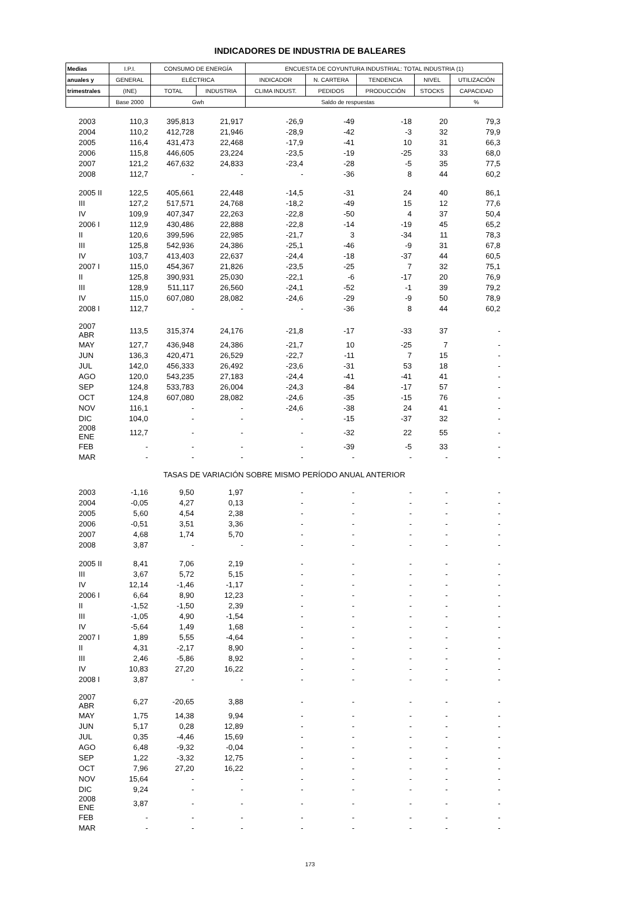INDICADORES DE INDUSTRIA DE BALEARES
| Medias | I.P.I. | CONSUMO DE ENERGÍA | | ENCUESTA DE COYUNTURA INDUSTRIAL: TOTAL INDUSTRIA (1) | | | | |
| --- | --- | --- | --- | --- | --- | --- | --- | --- |
| anuales y | GENERAL | ELÉCTRICA | | INDICADOR | N. CARTERA | TENDENCIA | NIVEL | UTILIZACIÓN |
| trimestrales | (INE) | TOTAL | INDUSTRIA | CLIMA INDUST. | PEDIDOS | PRODUCCIÓN | STOCKS | CAPACIDAD |
| | Base 2000 | Gwh | | Saldo de respuestas | | | | % |
| 2003 | 110,3 | 395,813 | 21,917 | -26,9 | -49 | -18 | 20 | 79,3 |
| 2004 | 110,2 | 412,728 | 21,946 | -28,9 | -42 | -3 | 32 | 79,9 |
| 2005 | 116,4 | 431,473 | 22,468 | -17,9 | -41 | 10 | 31 | 66,3 |
| 2006 | 115,8 | 446,605 | 23,224 | -23,5 | -19 | -25 | 33 | 68,0 |
| 2007 | 121,2 | 467,632 | 24,833 | -23,4 | -28 | -5 | 35 | 77,5 |
| 2008 | 112,7 | - | - | - | -36 | 8 | 44 | 60,2 |
| 2005 II | 122,5 | 405,661 | 22,448 | -14,5 | -31 | 24 | 40 | 86,1 |
| III | 127,2 | 517,571 | 24,768 | -18,2 | -49 | 15 | 12 | 77,6 |
| IV | 109,9 | 407,347 | 22,263 | -22,8 | -50 | 4 | 37 | 50,4 |
| 2006 I | 112,9 | 430,486 | 22,888 | -22,8 | -14 | -19 | 45 | 65,2 |
| II | 120,6 | 399,596 | 22,985 | -21,7 | 3 | -34 | 11 | 78,3 |
| III | 125,8 | 542,936 | 24,386 | -25,1 | -46 | -9 | 31 | 67,8 |
| IV | 103,7 | 413,403 | 22,637 | -24,4 | -18 | -37 | 44 | 60,5 |
| 2007 I | 115,0 | 454,367 | 21,826 | -23,5 | -25 | 7 | 32 | 75,1 |
| II | 125,8 | 390,931 | 25,030 | -22,1 | -6 | -17 | 20 | 76,9 |
| III | 128,9 | 511,117 | 26,560 | -24,1 | -52 | -1 | 39 | 79,2 |
| IV | 115,0 | 607,080 | 28,082 | -24,6 | -29 | -9 | 50 | 78,9 |
| 2008 I | 112,7 | - | - | - | -36 | 8 | 44 | 60,2 |
| 2007 ABR | 113,5 | 315,374 | 24,176 | -21,8 | -17 | -33 | 37 | - |
| MAY | 127,7 | 436,948 | 24,386 | -21,7 | 10 | -25 | 7 | - |
| JUN | 136,3 | 420,471 | 26,529 | -22,7 | -11 | 7 | 15 | - |
| JUL | 142,0 | 456,333 | 26,492 | -23,6 | -31 | 53 | 18 | - |
| AGO | 120,0 | 543,235 | 27,183 | -24,4 | -41 | -41 | 41 | - |
| SEP | 124,8 | 533,783 | 26,004 | -24,3 | -84 | -17 | 57 | - |
| OCT | 124,8 | 607,080 | 28,082 | -24,6 | -35 | -15 | 76 | - |
| NOV | 116,1 | - | - | -24,6 | -38 | 24 | 41 | - |
| DIC | 104,0 | - | - | - | -15 | -37 | 32 | - |
| 2008 ENE | 112,7 | - | - | - | -32 | 22 | 55 | - |
| FEB | - | - | - | - | -39 | -5 | 33 | - |
| MAR | - | - | - | - | - | - | - | - |
| TASAS DE VARIACIÓN SOBRE MISMO PERÍODO ANUAL ANTERIOR | | | | | | | | |
| 2003 | -1,16 | 9,50 | 1,97 | - | - | - | - | - |
| 2004 | -0,05 | 4,27 | 0,13 | - | - | - | - | - |
| 2005 | 5,60 | 4,54 | 2,38 | - | - | - | - | - |
| 2006 | -0,51 | 3,51 | 3,36 | - | - | - | - | - |
| 2007 | 4,68 | 1,74 | 5,70 | - | - | - | - | - |
| 2008 | 3,87 | - | - | - | - | - | - | - |
| 2005 II | 8,41 | 7,06 | 2,19 | - | - | - | - | - |
| III | 3,67 | 5,72 | 5,15 | - | - | - | - | - |
| IV | 12,14 | -1,46 | -1,17 | - | - | - | - | - |
| 2006 I | 6,64 | 8,90 | 12,23 | - | - | - | - | - |
| II | -1,52 | -1,50 | 2,39 | - | - | - | - | - |
| III | -1,05 | 4,90 | -1,54 | - | - | - | - | - |
| IV | -5,64 | 1,49 | 1,68 | - | - | - | - | - |
| 2007 I | 1,89 | 5,55 | -4,64 | - | - | - | - | - |
| II | 4,31 | -2,17 | 8,90 | - | - | - | - | - |
| III | 2,46 | -5,86 | 8,92 | - | - | - | - | - |
| IV | 10,83 | 27,20 | 16,22 | - | - | - | - | - |
| 2008 I | 3,87 | - | - | - | - | - | - | - |
| 2007 ABR | 6,27 | -20,65 | 3,88 | - | - | - | - | - |
| MAY | 1,75 | 14,38 | 9,94 | - | - | - | - | - |
| JUN | 5,17 | 0,28 | 12,89 | - | - | - | - | - |
| JUL | 0,35 | -4,46 | 15,69 | - | - | - | - | - |
| AGO | 6,48 | -9,32 | -0,04 | - | - | - | - | - |
| SEP | 1,22 | -3,32 | 12,75 | - | - | - | - | - |
| OCT | 7,96 | 27,20 | 16,22 | - | - | - | - | - |
| NOV | 15,64 | - | - | - | - | - | - | - |
| DIC | 9,24 | - | - | - | - | - | - | - |
| 2008 ENE | 3,87 | - | - | - | - | - | - | - |
| FEB | - | - | - | - | - | - | - | - |
| MAR | - | - | - | - | - | - | - | - |
173